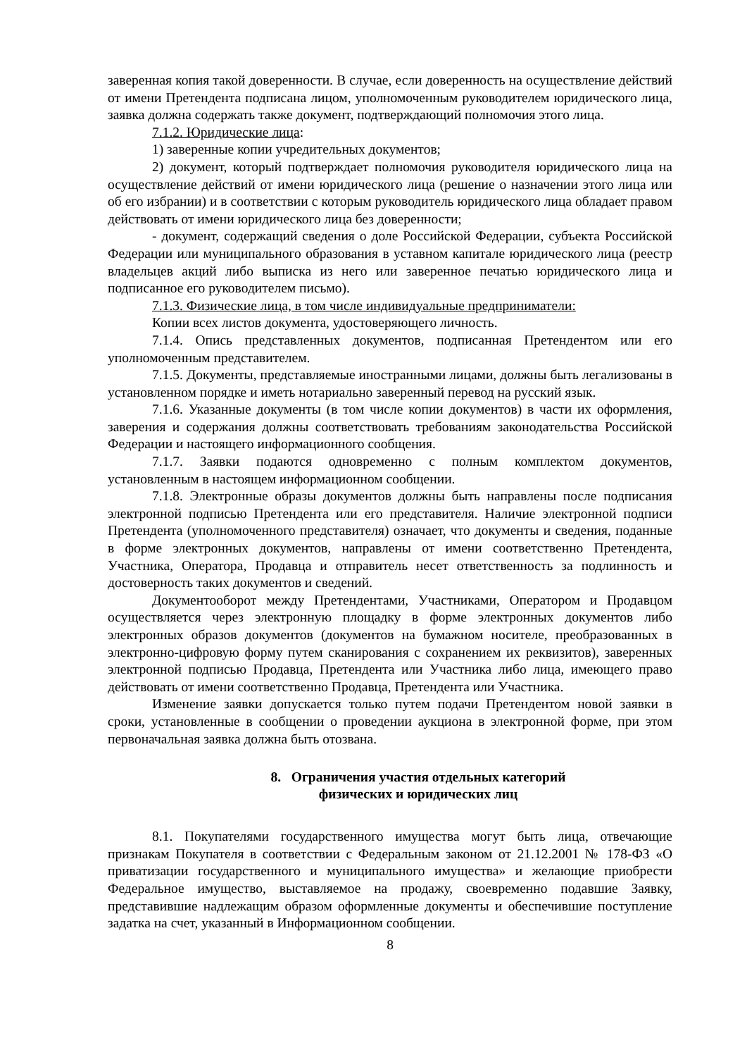заверенная копия такой доверенности. В случае, если доверенность на осуществление действий от имени Претендента подписана лицом, уполномоченным руководителем юридического лица, заявка должна содержать также документ, подтверждающий полномочия этого лица.
7.1.2. Юридические лица:
1) заверенные копии учредительных документов;
2) документ, который подтверждает полномочия руководителя юридического лица на осуществление действий от имени юридического лица (решение о назначении этого лица или об его избрании) и в соответствии с которым руководитель юридического лица обладает правом действовать от имени юридического лица без доверенности;
- документ, содержащий сведения о доле Российской Федерации, субъекта Российской Федерации или муниципального образования в уставном капитале юридического лица (реестр владельцев акций либо выписка из него или заверенное печатью юридического лица и подписанное его руководителем письмо).
7.1.3. Физические лица, в том числе индивидуальные предприниматели:
Копии всех листов документа, удостоверяющего личность.
7.1.4. Опись представленных документов, подписанная Претендентом или его уполномоченным представителем.
7.1.5. Документы, представляемые иностранными лицами, должны быть легализованы в установленном порядке и иметь нотариально заверенный перевод на русский язык.
7.1.6. Указанные документы (в том числе копии документов) в части их оформления, заверения и содержания должны соответствовать требованиям законодательства Российской Федерации и настоящего информационного сообщения.
7.1.7. Заявки подаются одновременно с полным комплектом документов, установленным в настоящем информационном сообщении.
7.1.8. Электронные образы документов должны быть направлены после подписания электронной подписью Претендента или его представителя. Наличие электронной подписи Претендента (уполномоченного представителя) означает, что документы и сведения, поданные в форме электронных документов, направлены от имени соответственно Претендента, Участника, Оператора, Продавца и отправитель несет ответственность за подлинность и достоверность таких документов и сведений.
Документооборот между Претендентами, Участниками, Оператором и Продавцом осуществляется через электронную площадку в форме электронных документов либо электронных образов документов (документов на бумажном носителе, преобразованных в электронно-цифровую форму путем сканирования с сохранением их реквизитов), заверенных электронной подписью Продавца, Претендента или Участника либо лица, имеющего право действовать от имени соответственно Продавца, Претендента или Участника.
Изменение заявки допускается только путем подачи Претендентом новой заявки в сроки, установленные в сообщении о проведении аукциона в электронной форме, при этом первоначальная заявка должна быть отозвана.
8. Ограничения участия отдельных категорий
физических и юридических лиц
8.1. Покупателями государственного имущества могут быть лица, отвечающие признакам Покупателя в соответствии с Федеральным законом от 21.12.2001 № 178-ФЗ «О приватизации государственного и муниципального имущества» и желающие приобрести Федеральное имущество, выставляемое на продажу, своевременно подавшие Заявку, представившие надлежащим образом оформленные документы и обеспечившие поступление задатка на счет, указанный в Информационном сообщении.
8